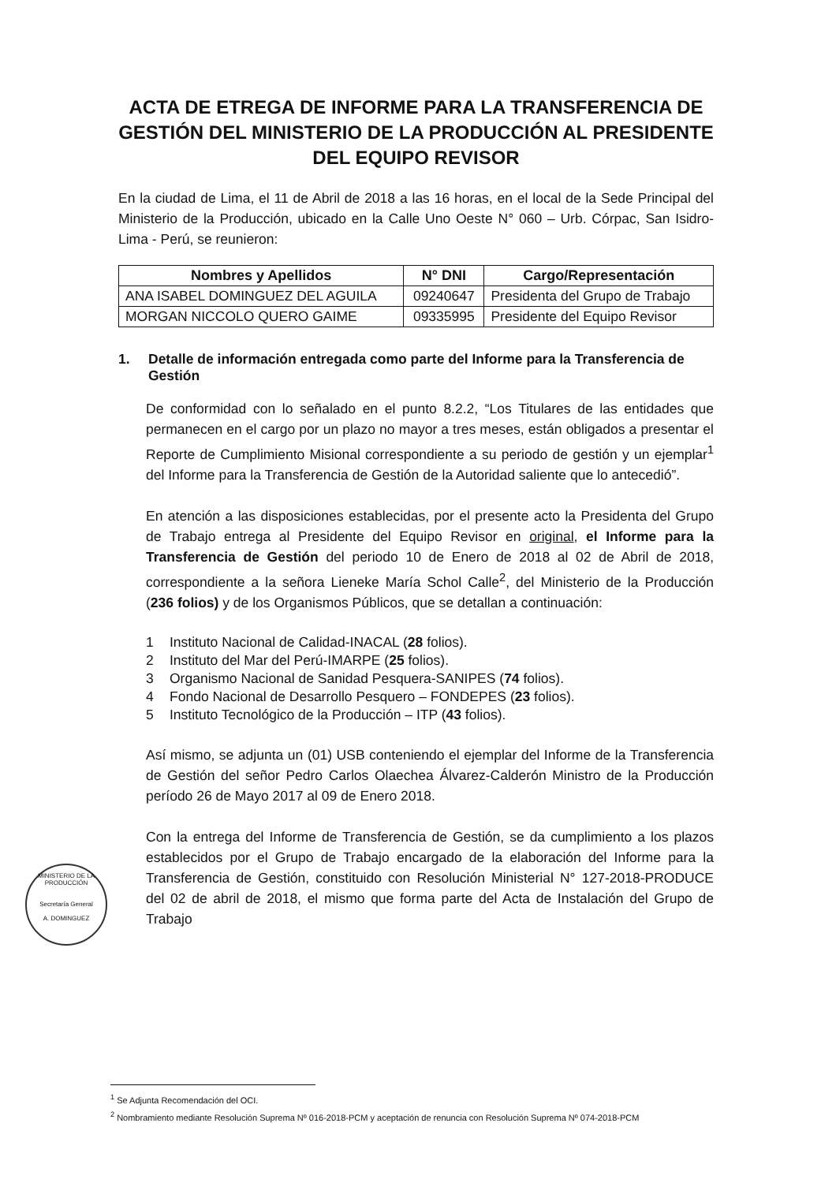ACTA DE ETREGA DE INFORME PARA LA TRANSFERENCIA DE GESTIÓN DEL MINISTERIO DE LA PRODUCCIÓN AL PRESIDENTE DEL EQUIPO REVISOR
En la ciudad de Lima, el 11 de Abril de 2018 a las 16 horas, en el local de la Sede Principal del Ministerio de la Producción, ubicado en la Calle Uno Oeste N° 060 – Urb. Córpac, San Isidro- Lima - Perú, se reunieron:
| Nombres y Apellidos | N° DNI | Cargo/Representación |
| --- | --- | --- |
| ANA ISABEL DOMINGUEZ DEL AGUILA | 09240647 | Presidenta del Grupo de Trabajo |
| MORGAN NICCOLO QUERO GAIME | 09335995 | Presidente del Equipo Revisor |
1. Detalle de información entregada como parte del Informe para la Transferencia de Gestión
De conformidad con lo señalado en el punto 8.2.2, “Los Titulares de las entidades que permanecen en el cargo por un plazo no mayor a tres meses, están obligados a presentar el Reporte de Cumplimiento Misional correspondiente a su periodo de gestión y un ejemplar<sup>1</sup> del Informe para la Transferencia de Gestión de la Autoridad saliente que lo antecedió”.
En atención a las disposiciones establecidas, por el presente acto la Presidenta del Grupo de Trabajo entrega al Presidente del Equipo Revisor en original, el Informe para la Transferencia de Gestión del periodo 10 de Enero de 2018 al 02 de Abril de 2018, correspondiente a la señora Lieneke María Schol Calle<sup>2</sup>, del Ministerio de la Producción (236 folios) y de los Organismos Públicos, que se detallan a continuación:
1 Instituto Nacional de Calidad-INACAL (28 folios).
2 Instituto del Mar del Perú-IMARPE (25 folios).
3 Organismo Nacional de Sanidad Pesquera-SANIPES (74 folios).
4 Fondo Nacional de Desarrollo Pesquero – FONDEPES (23 folios).
5 Instituto Tecnológico de la Producción – ITP (43 folios).
Así mismo, se adjunta un (01) USB conteniendo el ejemplar del Informe de la Transferencia de Gestión del señor Pedro Carlos Olaechea Álvarez-Calderón Ministro de la Producción período 26 de Mayo 2017 al 09 de Enero 2018.
Con la entrega del Informe de Transferencia de Gestión, se da cumplimiento a los plazos establecidos por el Grupo de Trabajo encargado de la elaboración del Informe para la Transferencia de Gestión, constituido con Resolución Ministerial N° 127-2018-PRODUCE del 02 de abril de 2018, el mismo que forma parte del Acta de Instalación del Grupo de Trabajo
MINISTERIO DE LA PRODUCCIÓN
Secretaría General
A. DOMINGUEZ
<sup>1</sup> Se Adjunta Recomendación del OCI.
<sup>2</sup> Nombramiento mediante Resolución Suprema Nº 016-2018-PCM y aceptación de renuncia con Resolución Suprema Nº 074-2018-PCM